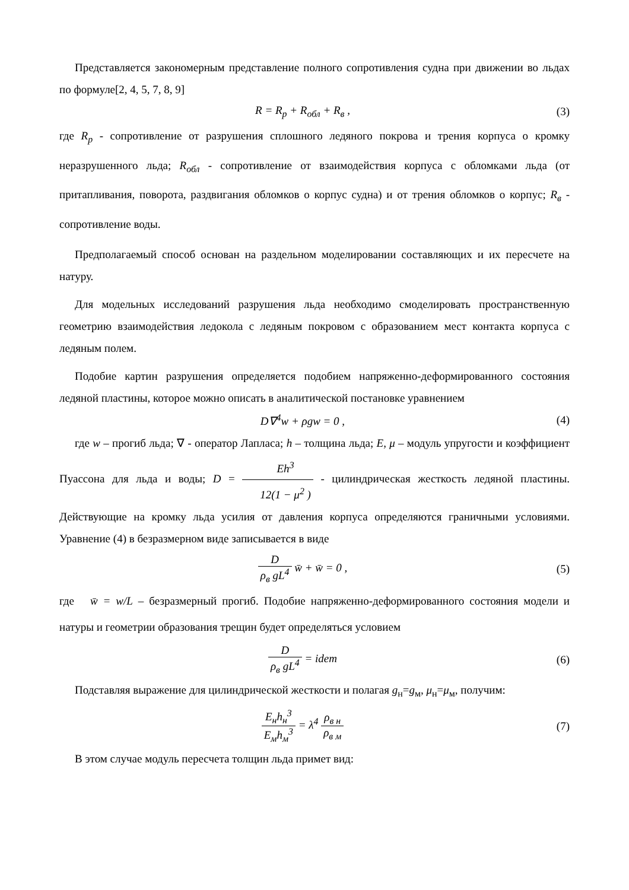Представляется закономерным представление полного сопротивления судна при движении во льдах по формуле[2, 4, 5, 7, 8, 9]
R = R<sub>p</sub> + R<sub>обл</sub> + R<sub>в</sub> , (3)
где R<sub>p</sub> - сопротивление от разрушения сплошного ледяного покрова и трения корпуса о кромку неразрушенного льда; R<sub>обл</sub> - сопротивление от взаимодействия корпуса с обломками льда (от притапливания, поворота, раздвигания обломков о корпус судна) и от трения обломков о корпус; R<sub>в</sub> - сопротивление воды.
Предполагаемый способ основан на раздельном моделировании составляющих и их пересчете на натуру.
Для модельных исследований разрушения льда необходимо смоделировать пространственную геометрию взаимодействия ледокола с ледяным покровом с образованием мест контакта корпуса с ледяным полем.
Подобие картин разрушения определяется подобием напряженно-деформированного состояния ледяной пластины, которое можно описать в аналитической постановке уравнением
D∇<sup>4</sup>w + ρgw = 0 , (4)
где w – прогиб льда; ∇ - оператор Лапласа; h – толщина льда; E, μ – модуль упругости и коэффициент Пуассона для льда и воды; D = Eh<sup>3</sup> 12(1 − μ<sup>2</sup> ) - цилиндрическая жесткость ледяной пластины. Действующие на кромку льда усилия от давления корпуса определяются граничными условиями. Уравнение (4) в безразмерном виде записывается в виде
Dρ<sub>в</sub> gL<sup>4</sup> w̄ + w̄ = 0 , (5)
где w̄ = w/L – безразмерный прогиб. Подобие напряженно-деформированного состояния модели и натуры и геометрии образования трещин будет определяться условием
Dρ<sub>в</sub> gL<sup>4</sup> = idem (6)
Подставляя выражение для цилиндрической жесткости и полагая g<sub>н</sub>=g<sub>м</sub>, μ<sub>н</sub>=μ<sub>м</sub>, получим:
E<sub>н</sub>h<sub>н</sub><sup>3</sup> E<sub>м</sub>h<sub>м</sub><sup>3</sup> = λ<sup>4</sup> ρ<sub>в н</sub> ρ<sub>в м</sub> (7)
В этом случае модуль пересчета толщин льда примет вид: